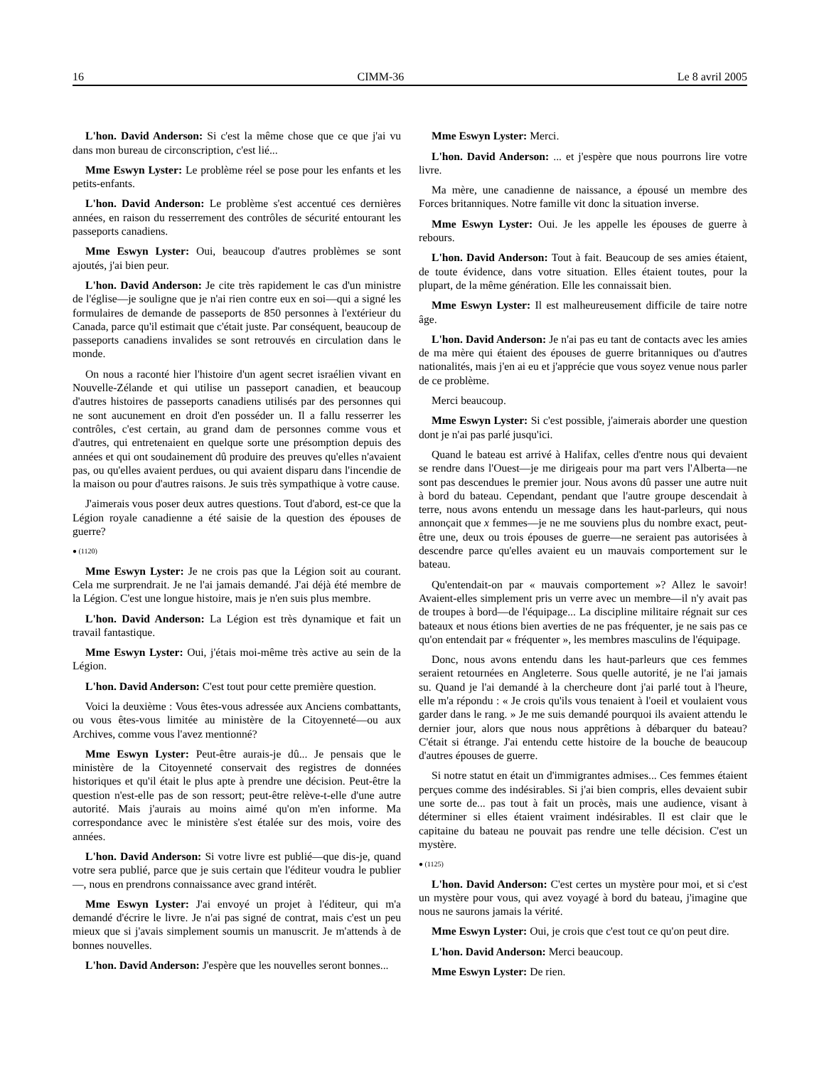16 CIMM-36 Le 8 avril 2005
L'hon. David Anderson: Si c'est la même chose que ce que j'ai vu dans mon bureau de circonscription, c'est lié...
Mme Eswyn Lyster: Le problème réel se pose pour les enfants et les petits-enfants.
L'hon. David Anderson: Le problème s'est accentué ces dernières années, en raison du resserrement des contrôles de sécurité entourant les passeports canadiens.
Mme Eswyn Lyster: Oui, beaucoup d'autres problèmes se sont ajoutés, j'ai bien peur.
L'hon. David Anderson: Je cite très rapidement le cas d'un ministre de l'église—je souligne que je n'ai rien contre eux en soi—qui a signé les formulaires de demande de passeports de 850 personnes à l'extérieur du Canada, parce qu'il estimait que c'était juste. Par conséquent, beaucoup de passeports canadiens invalides se sont retrouvés en circulation dans le monde.
On nous a raconté hier l'histoire d'un agent secret israélien vivant en Nouvelle-Zélande et qui utilise un passeport canadien, et beaucoup d'autres histoires de passeports canadiens utilisés par des personnes qui ne sont aucunement en droit d'en posséder un. Il a fallu resserrer les contrôles, c'est certain, au grand dam de personnes comme vous et d'autres, qui entretenaient en quelque sorte une présomption depuis des années et qui ont soudainement dû produire des preuves qu'elles n'avaient pas, ou qu'elles avaient perdues, ou qui avaient disparu dans l'incendie de la maison ou pour d'autres raisons. Je suis très sympathique à votre cause.
J'aimerais vous poser deux autres questions. Tout d'abord, est-ce que la Légion royale canadienne a été saisie de la question des épouses de guerre?
● (1120)
Mme Eswyn Lyster: Je ne crois pas que la Légion soit au courant. Cela me surprendrait. Je ne l'ai jamais demandé. J'ai déjà été membre de la Légion. C'est une longue histoire, mais je n'en suis plus membre.
L'hon. David Anderson: La Légion est très dynamique et fait un travail fantastique.
Mme Eswyn Lyster: Oui, j'étais moi-même très active au sein de la Légion.
L'hon. David Anderson: C'est tout pour cette première question.
Voici la deuxième : Vous êtes-vous adressée aux Anciens combattants, ou vous êtes-vous limitée au ministère de la Citoyenneté—ou aux Archives, comme vous l'avez mentionné?
Mme Eswyn Lyster: Peut-être aurais-je dû... Je pensais que le ministère de la Citoyenneté conservait des registres de données historiques et qu'il était le plus apte à prendre une décision. Peut-être la question n'est-elle pas de son ressort; peut-être relève-t-elle d'une autre autorité. Mais j'aurais au moins aimé qu'on m'en informe. Ma correspondance avec le ministère s'est étalée sur des mois, voire des années.
L'hon. David Anderson: Si votre livre est publié—que dis-je, quand votre sera publié, parce que je suis certain que l'éditeur voudra le publier—, nous en prendrons connaissance avec grand intérêt.
Mme Eswyn Lyster: J'ai envoyé un projet à l'éditeur, qui m'a demandé d'écrire le livre. Je n'ai pas signé de contrat, mais c'est un peu mieux que si j'avais simplement soumis un manuscrit. Je m'attends à de bonnes nouvelles.
L'hon. David Anderson: J'espère que les nouvelles seront bonnes...
Mme Eswyn Lyster: Merci.
L'hon. David Anderson: ... et j'espère que nous pourrons lire votre livre.
Ma mère, une canadienne de naissance, a épousé un membre des Forces britanniques. Notre famille vit donc la situation inverse.
Mme Eswyn Lyster: Oui. Je les appelle les épouses de guerre à rebours.
L'hon. David Anderson: Tout à fait. Beaucoup de ses amies étaient, de toute évidence, dans votre situation. Elles étaient toutes, pour la plupart, de la même génération. Elle les connaissait bien.
Mme Eswyn Lyster: Il est malheureusement difficile de taire notre âge.
L'hon. David Anderson: Je n'ai pas eu tant de contacts avec les amies de ma mère qui étaient des épouses de guerre britanniques ou d'autres nationalités, mais j'en ai eu et j'apprécie que vous soyez venue nous parler de ce problème.
Merci beaucoup.
Mme Eswyn Lyster: Si c'est possible, j'aimerais aborder une question dont je n'ai pas parlé jusqu'ici.
Quand le bateau est arrivé à Halifax, celles d'entre nous qui devaient se rendre dans l'Ouest—je me dirigeais pour ma part vers l'Alberta—ne sont pas descendues le premier jour. Nous avons dû passer une autre nuit à bord du bateau. Cependant, pendant que l'autre groupe descendait à terre, nous avons entendu un message dans les haut-parleurs, qui nous annonçait que x femmes—je ne me souviens plus du nombre exact, peut-être une, deux ou trois épouses de guerre—ne seraient pas autorisées à descendre parce qu'elles avaient eu un mauvais comportement sur le bateau.
Qu'entendait-on par « mauvais comportement »? Allez le savoir! Avaient-elles simplement pris un verre avec un membre—il n'y avait pas de troupes à bord—de l'équipage... La discipline militaire régnait sur ces bateaux et nous étions bien averties de ne pas fréquenter, je ne sais pas ce qu'on entendait par « fréquenter », les membres masculins de l'équipage.
Donc, nous avons entendu dans les haut-parleurs que ces femmes seraient retournées en Angleterre. Sous quelle autorité, je ne l'ai jamais su. Quand je l'ai demandé à la chercheure dont j'ai parlé tout à l'heure, elle m'a répondu : « Je crois qu'ils vous tenaient à l'oeil et voulaient vous garder dans le rang. » Je me suis demandé pourquoi ils avaient attendu le dernier jour, alors que nous nous apprêtions à débarquer du bateau? C'était si étrange. J'ai entendu cette histoire de la bouche de beaucoup d'autres épouses de guerre.
Si notre statut en était un d'immigrantes admises... Ces femmes étaient perçues comme des indésirables. Si j'ai bien compris, elles devaient subir une sorte de... pas tout à fait un procès, mais une audience, visant à déterminer si elles étaient vraiment indésirables. Il est clair que le capitaine du bateau ne pouvait pas rendre une telle décision. C'est un mystère.
● (1125)
L'hon. David Anderson: C'est certes un mystère pour moi, et si c'est un mystère pour vous, qui avez voyagé à bord du bateau, j'imagine que nous ne saurons jamais la vérité.
Mme Eswyn Lyster: Oui, je crois que c'est tout ce qu'on peut dire.
L'hon. David Anderson: Merci beaucoup.
Mme Eswyn Lyster: De rien.